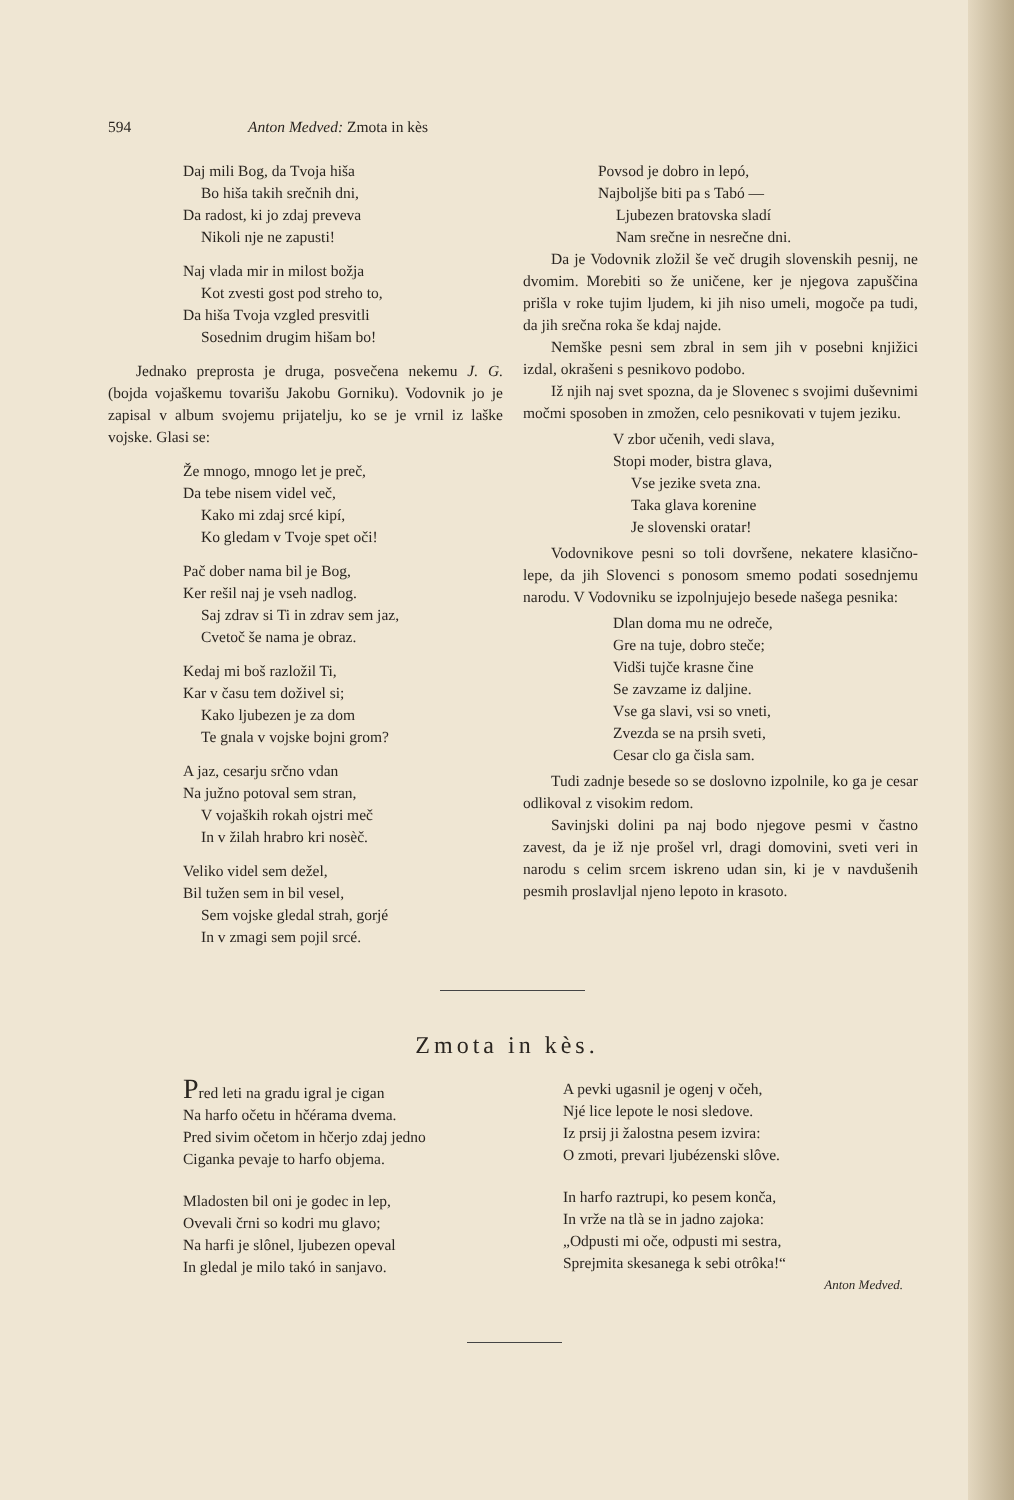594 Anton Medved: Zmota in kès
Daj mili Bog, da Tvoja hiša
Bo hiša takih srečnih dni,
Da radost, ki jo zdaj preveva
Nikoli nje ne zapusti!
Naj vlada mir in milost božja
Kot zvesti gost pod streho to,
Da hiša Tvoja vzgled presvitli
Sosednim drugim hišam bo!
Jednako preprosta je druga, posvečena nekemu J. G. (bojda vojaškemu tovarišu Jakobu Gorniku). Vodovnik jo je zapisal v album svojemu prijatelju, ko se je vrnil iz laške vojske. Glasi se:
Že mnogo, mnogo let je preč,
Da tebe nisem videl več,
Kako mi zdaj srcé kipí,
Ko gledam v Tvoje spet oči!
Pač dober nama bil je Bog,
Ker rešil naj je vseh nadlog.
Saj zdrav si Ti in zdrav sem jaz,
Cvetoč še nama je obraz.
Kedaj mi boš razložil Ti,
Kar v času tem doživel si;
Kako ljubezen je za dom
Te gnala v vojske bojni grom?
A jaz, cesarju srčno vdan
Na južno potoval sem stran,
V vojaških rokah ojstri meč
In v žilah hrabro kri nosèč.
Veliko videl sem dežel,
Bil tužen sem in bil vesel,
Sem vojske gledal strah, gorjé
In v zmagi sem pojil srcé.
Povsod je dobro in lepó,
Najboljše biti pa s Tabó —
Ljubezen bratovska sladí
Nam srečne in nesrečne dni.
Da je Vodovnik zložil še več drugih slovenskih pesnij, ne dvomim. Morebiti so že uničene, ker je njegova zapuščina prišla v roke tujim ljudem, ki jih niso umeli, mogoče pa tudi, da jih srečna roka še kdaj najde.
Nemške pesni sem zbral in sem jih v posebni knjižici izdal, okrašeni s pesnikovo podobo.
Iž njih naj svet spozna, da je Slovenec s svojimi duševnimi močmi sposoben in zmožen, celo pesnikovati v tujem jeziku.
V zbor učenih, vedi slava,
Stopi moder, bistra glava,
Vse jezike sveta zna.
Taka glava korenine
Je slovenski oratar!
Vodovnikove pesni so toli dovršene, nekatere klasično-lepe, da jih Slovenci s ponosom smemo podati sosednjemu narodu. V Vodovniku se izpolnjujejo besede našega pesnika:
Dlan doma mu ne odreče,
Gre na tuje, dobro steče;
Vidši tujče krasne čine
Se zavzame iz daljine.
Vse ga slavi, vsi so vneti,
Zvezda se na prsih sveti,
Cesar clo ga čisla sam.
Tudi zadnje besede so se doslovno izpolnile, ko ga je cesar odlikoval z visokim redom.
Savinjski dolini pa naj bodo njegove pesmi v častno zavest, da je iž nje prošel vrl, dragi domovini, sveti veri in narodu s celim srcem iskreno udan sin, ki je v navdušenih pesmih proslavljal njeno lepoto in krasoto.
Zmota in kès.
Pred leti na gradu igral je cigan
Na harfo očetu in hčérama dvema.
Pred sivim očetom in hčerjo zdaj jedno
Ciganka pevaje to harfo objema.
Mladosten bil oni je godec in lep,
Ovevali črni so kodri mu glavo;
Na harfi je slônel, ljubezen opeval
In gledal je milo takó in sanjavo.
A pevki ugasnil je ogenj v očeh,
Njé lice lepote le nosi sledove.
Iz prsij ji žalostna pesem izvira:
O zmoti, prevari ljubézenski slôve.
In harfo raztrupi, ko pesem konča,
In vrže na tlà se in jadno zajoka:
„Odpusti mi oče, odpusti mi sestra,
Sprejmita skesanega k sebi otrôka!“
Anton Medved.